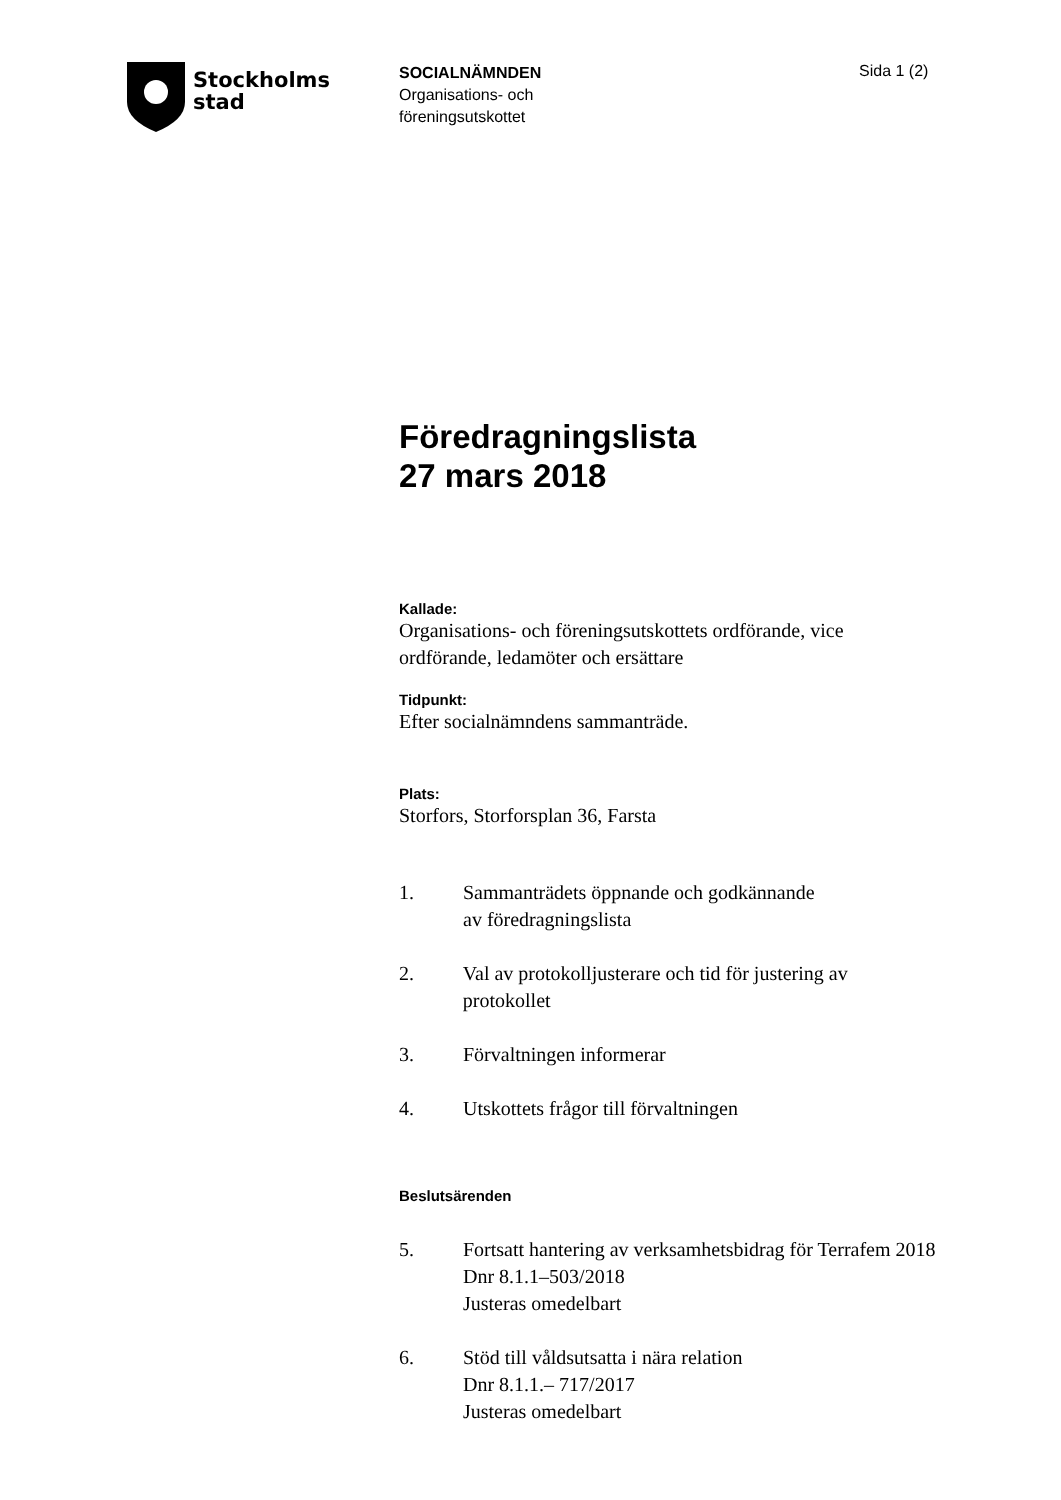Stockholms
stad
SOCIALNÄMNDEN
Organisations- och
föreningsutskottet
Sida 1 (2)
Föredragningslista
27 mars 2018
Kallade:
Organisations- och föreningsutskottets ordförande, vice ordförande, ledamöter och ersättare
Tidpunkt:
Efter socialnämndens sammanträde.
Plats:
Storfors, Storforsplan 36, Farsta
1. Sammanträdets öppnande och godkännande
av föredragningslista
2. Val av protokolljusterare och tid för justering av protokollet
3. Förvaltningen informerar
4. Utskottets frågor till förvaltningen
Beslutsärenden
5. Fortsatt hantering av verksamhetsbidrag för Terrafem 2018
Dnr 8.1.1–503/2018
Justeras omedelbart
6. Stöd till våldsutsatta i nära relation
Dnr 8.1.1.– 717/2017
Justeras omedelbart